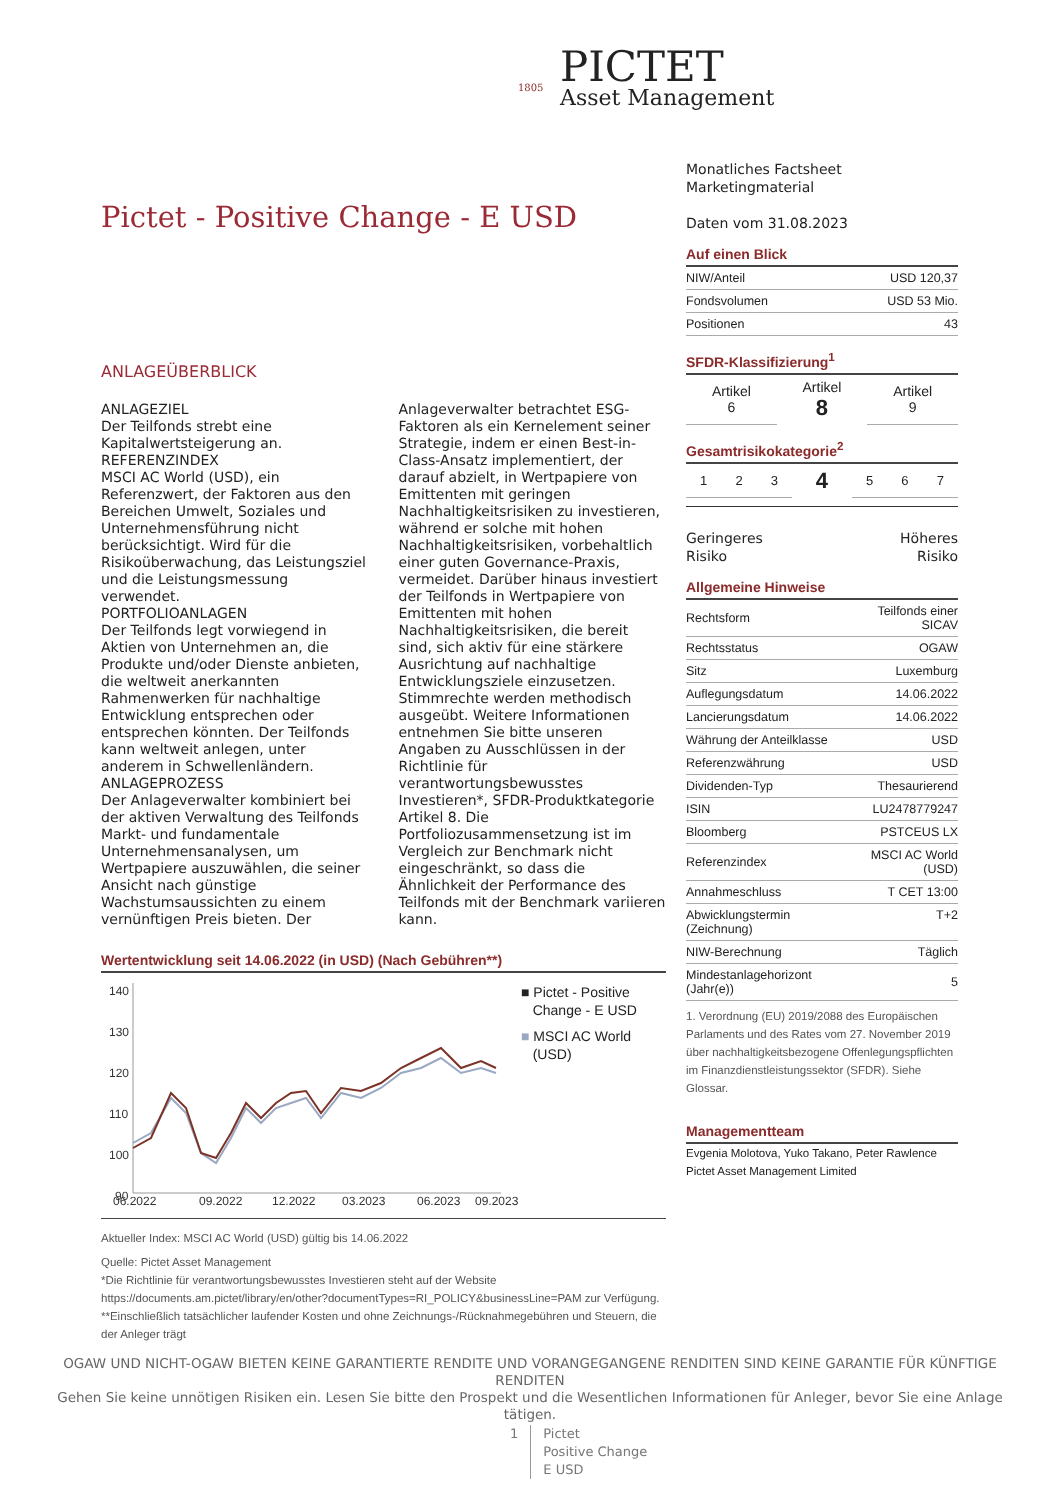PICTET
Asset Management
1805
Pictet - Positive Change - E USD
ANLAGEÜBERBLICK
ANLAGEZIEL
Der Teilfonds strebt eine Kapitalwertsteigerung an.
REFERENZINDEX
MSCI AC World (USD), ein Referenzwert, der Faktoren aus den Bereichen Umwelt, Soziales und Unternehmensführung nicht berücksichtigt. Wird für die Risikoüberwachung, das Leistungsziel und die Leistungsmessung verwendet.
PORTFOLIOANLAGEN
Der Teilfonds legt vorwiegend in Aktien von Unternehmen an, die Produkte und/oder Dienste anbieten, die weltweit anerkannten Rahmenwerken für nachhaltige Entwicklung entsprechen oder entsprechen könnten. Der Teilfonds kann weltweit anlegen, unter anderem in Schwellenländern.
ANLAGEPROZESS
Der Anlageverwalter kombiniert bei der aktiven Verwaltung des Teilfonds Markt- und fundamentale Unternehmensanalysen, um Wertpapiere auszuwählen, die seiner Ansicht nach günstige Wachstumsaussichten zu einem vernünftigen Preis bieten. Der Anlageverwalter betrachtet ESG-Faktoren als ein Kernelement seiner Strategie, indem er einen Best-in-Class-Ansatz implementiert, der darauf abzielt, in Wertpapiere von Emittenten mit geringen Nachhaltigkeitsrisiken zu investieren, während er solche mit hohen Nachhaltigkeitsrisiken, vorbehaltlich einer guten Governance-Praxis, vermeidet. Darüber hinaus investiert der Teilfonds in Wertpapiere von Emittenten mit hohen Nachhaltigkeitsrisiken, die bereit sind, sich aktiv für eine stärkere Ausrichtung auf nachhaltige Entwicklungsziele einzusetzen. Stimmrechte werden methodisch ausgeübt. Weitere Informationen entnehmen Sie bitte unseren Angaben zu Ausschlüssen in der Richtlinie für verantwortungsbewusstes Investieren*, SFDR-Produktkategorie Artikel 8. Die Portfoliozusammensetzung ist im Vergleich zur Benchmark nicht eingeschränkt, so dass die Ähnlichkeit der Performance des Teilfonds mit der Benchmark variieren kann.
Wertentwicklung seit 14.06.2022 (in USD) (Nach Gebühren**)
140
130
120
110
100
90
06.2022
09.2022
12.2022
03.2023
06.2023
09.2023
■ Pictet - Positive
Change - E USD
■ MSCI AC World
(USD)
Aktueller Index: MSCI AC World (USD) gültig bis 14.06.2022
Quelle: Pictet Asset Management
*Die Richtlinie für verantwortungsbewusstes Investieren steht auf der Website
https://documents.am.pictet/library/en/other?documentTypes=RI_POLICY&businessLine=PAM zur Verfügung.
**Einschließlich tatsächlicher laufender Kosten und ohne Zeichnungs-/Rücknahmegebühren und Steuern, die der Anleger trägt
Monatliches Factsheet
Marketingmaterial
Daten vom 31.08.2023
Auf einen Blick
| NIW/Anteil | USD 120,37 |
| Fondsvolumen | USD 53 Mio. |
| Positionen | 43 |
SFDR-Klassifizierung<sup>1</sup>
| Artikel 6 | Artikel 8 | Artikel 9 |
Gesamtrisikokategorie<sup>2</sup>
| 1 | 2 | 3 | 4 | 5 | 6 | 7 |
Geringeres
Risiko Höheres
Risiko
Allgemeine Hinweise
| Rechtsform | Teilfonds einer SICAV |
| Rechtsstatus | OGAW |
| Sitz | Luxemburg |
| Auflegungsdatum | 14.06.2022 |
| Lancierungsdatum | 14.06.2022 |
| Währung der Anteilklasse | USD |
| Referenzwährung | USD |
| Dividenden-Typ | Thesaurierend |
| ISIN | LU2478779247 |
| Bloomberg | PSTCEUS LX |
| Referenzindex | MSCI AC World (USD) |
| Annahmeschluss | T CET 13:00 |
| Abwicklungstermin (Zeichnung) | T+2 |
| NIW-Berechnung | Täglich |
| Mindestanlagehorizont (Jahr(e)) | 5 |
1. Verordnung (EU) 2019/2088 des Europäischen Parlaments und des Rates vom 27. November 2019 über nachhaltigkeitsbezogene Offenlegungspflichten im Finanzdienstleistungssektor (SFDR). Siehe Glossar.
Managementteam
Evgenia Molotova, Yuko Takano, Peter Rawlence
Pictet Asset Management Limited
OGAW UND NICHT-OGAW BIETEN KEINE GARANTIERTE RENDITE UND VORANGEGANGENE RENDITEN SIND KEINE GARANTIE FÜR KÜNFTIGE RENDITEN
Gehen Sie keine unnötigen Risiken ein. Lesen Sie bitte den Prospekt und die Wesentlichen Informationen für Anleger, bevor Sie eine Anlage tätigen.
1 Pictet
Positive Change
E USD